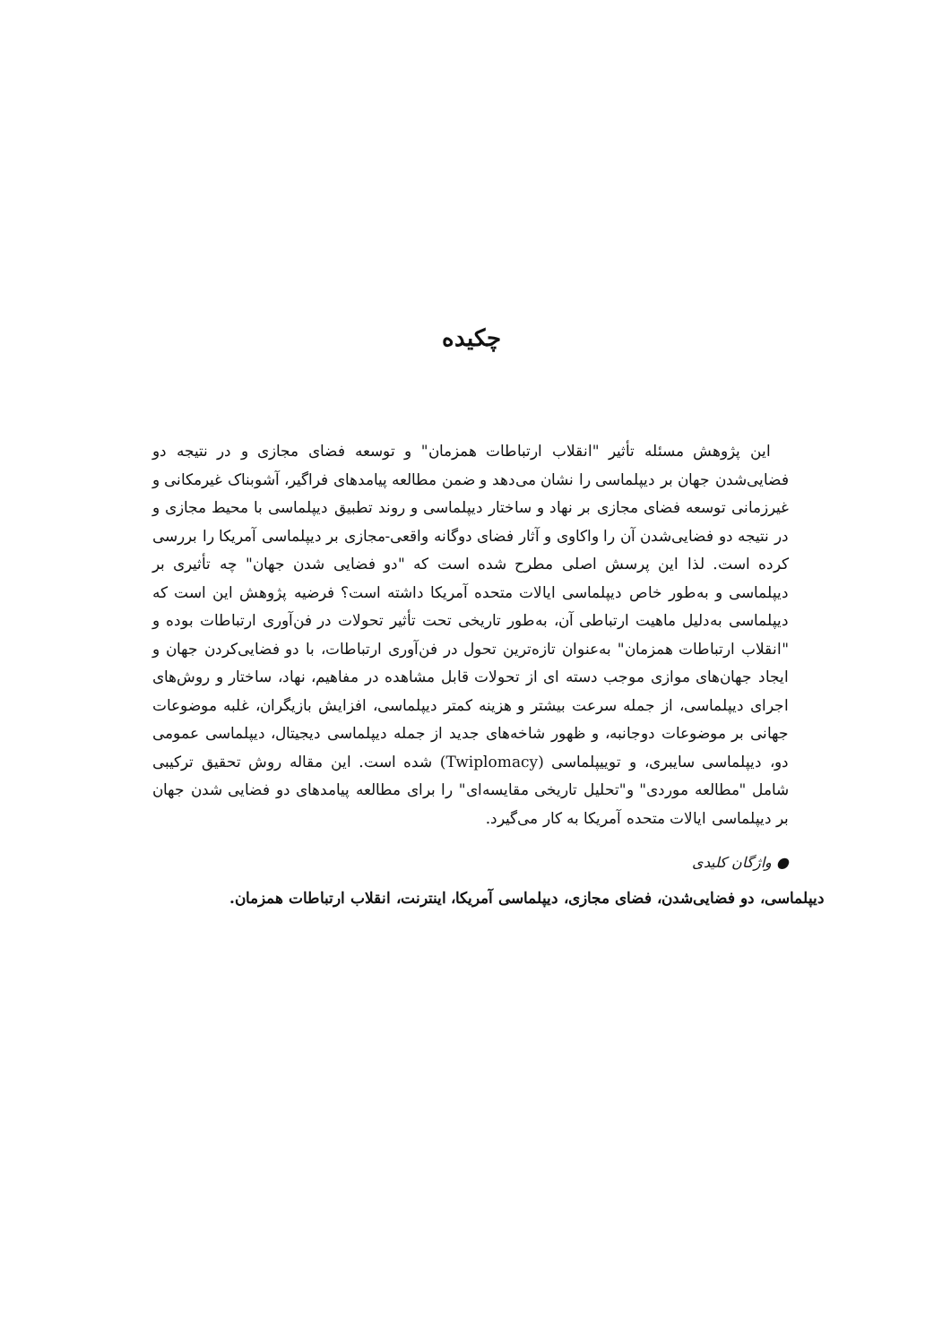چکیده
این پژوهش مسئله تأثیر "انقلاب ارتباطات همزمان" و توسعه فضای مجازی و در نتیجه دو فضایی‌شدن جهان بر دیپلماسی را نشان می‌دهد و ضمن مطالعه پیامدهای فراگیر، آشوبناک غیرمکانی و غیرزمانی توسعه فضای مجازی بر نهاد و ساختار دیپلماسی و روند تطبیق دیپلماسی با محیط مجازی و در نتیجه دو فضایی‌شدن آن را واکاوی و آثار فضای دوگانه واقعی-مجازی بر دیپلماسی آمریکا را بررسی کرده است. لذا این پرسش اصلی مطرح شده است که "دو فضایی شدن جهان" چه تأثیری بر دیپلماسی و به‌طور خاص دیپلماسی ایالات متحده آمریکا داشته است؟ فرضیه پژوهش این است که دیپلماسی به‌دلیل ماهیت ارتباطی آن، به‌طور تاریخی تحت تأثیر تحولات در فن‌آوری ارتباطات بوده و "انقلاب ارتباطات همزمان" به‌عنوان تازه‌ترین تحول در فن‌آوری ارتباطات، با دو فضایی‌کردن جهان و ایجاد جهان‌های موازی موجب دسته ای از تحولات قابل مشاهده در مفاهیم، نهاد، ساختار و روش‌های اجرای دیپلماسی، از جمله سرعت بیشتر و هزینه کمتر دیپلماسی، افزایش بازیگران، غلبه موضوعات جهانی بر موضوعات دوجانبه، و ظهور شاخه‌های جدید از جمله دیپلماسی دیجیتال، دیپلماسی عمومی دو، دیپلماسی سایبری، و توییپلماسی (Twiplomacy) شده است. این مقاله روش تحقیق ترکیبی شامل "مطالعه موردی" و"تحلیل تاریخی مقایسه‌ای" را برای مطالعه پیامدهای دو فضایی شدن جهان بر دیپلماسی ایالات متحده آمریکا به کار می‌گیرد.
● واژگان کلیدی
دیپلماسی، دو فضایی‌شدن، فضای مجازی، دیپلماسی آمریکا، اینترنت، انقلاب ارتباطات همزمان.